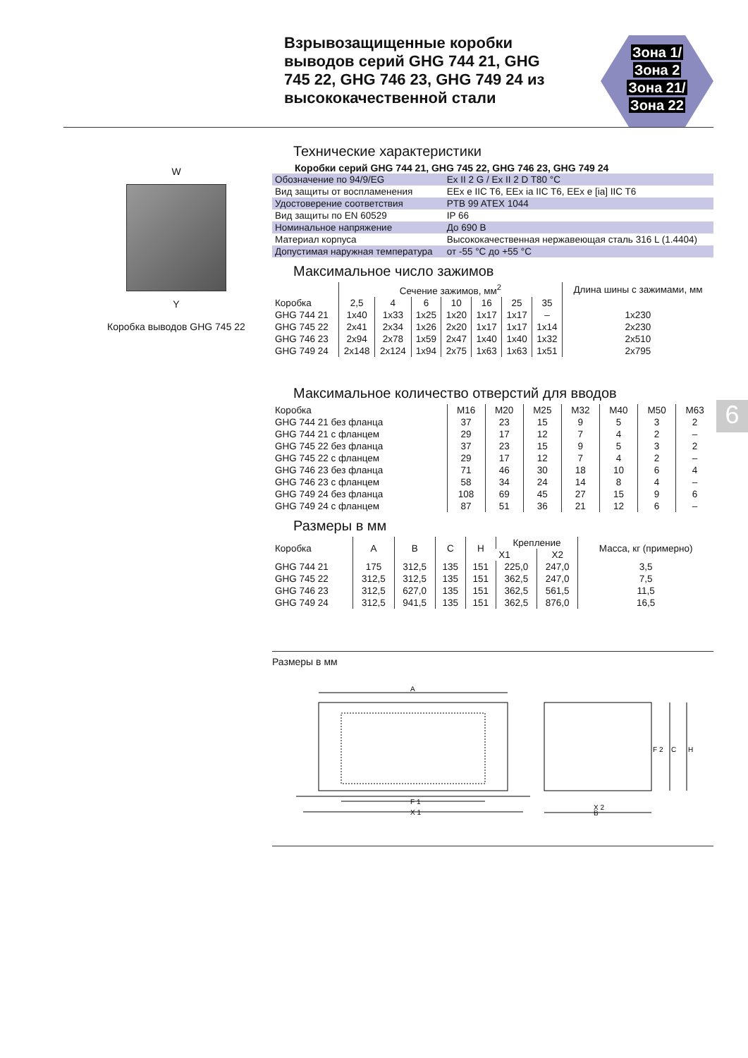Взрывозащищенные коробки выводов серий GHG 744 21, GHG 745 22, GHG 746 23, GHG 749 24 из высококачественной стали
Зона 1/
Зона 2
Зона 21/
Зона 22
W
Y
Коробка выводов GHG 745 22
6
Технические характеристики
Коробки серий GHG 744 21, GHG 745 22, GHG 746 23, GHG 749 24
| Обозначение по 94/9/EG | Ex II 2 G / Ex II 2 D T80 °C |
| Вид защиты от воспламенения | EEx e IIC T6, EEx ia IIC T6, EEx e [ia] IIC T6 |
| Удостоверение соответствия | PTB 99 ATEX 1044 |
| Вид защиты по EN 60529 | IP 66 |
| Номинальное напряжение | До 690 В |
| Материал корпуса | Высококачественная нержавеющая сталь 316 L (1.4404) |
| Допустимая наружная температура | от -55 °C до +55 °C |
Максимальное число зажимов
| | Сечение зажимов, мм<sup>2</sup> | | | | | | | Длина шины с зажимами, мм |
| --- | --- | --- | --- | --- | --- | --- | --- | --- |
| Коробка | 2,5 | 4 | 6 | 10 | 16 | 25 | 35 | |
| GHG 744 21 | 1x40 | 1x33 | 1x25 | 1x20 | 1x17 | 1x17 | – | 1x230 |
| GHG 745 22 | 2x41 | 2x34 | 1x26 | 2x20 | 1x17 | 1x17 | 1x14 | 2x230 |
| GHG 746 23 | 2x94 | 2x78 | 1x59 | 2x47 | 1x40 | 1x40 | 1x32 | 2x510 |
| GHG 749 24 | 2x148 | 2x124 | 1x94 | 2x75 | 1x63 | 1x63 | 1x51 | 2x795 |
Максимальное количество отверстий для вводов
| Коробка | M16 | M20 | M25 | M32 | M40 | M50 | M63 |
| --- | --- | --- | --- | --- | --- | --- | --- |
| GHG 744 21 без фланца | 37 | 23 | 15 | 9 | 5 | 3 | 2 |
| GHG 744 21 с фланцем | 29 | 17 | 12 | 7 | 4 | 2 | – |
| GHG 745 22 без фланца | 37 | 23 | 15 | 9 | 5 | 3 | 2 |
| GHG 745 22 с фланцем | 29 | 17 | 12 | 7 | 4 | 2 | – |
| GHG 746 23 без фланца | 71 | 46 | 30 | 18 | 10 | 6 | 4 |
| GHG 746 23 с фланцем | 58 | 34 | 24 | 14 | 8 | 4 | – |
| GHG 749 24 без фланца | 108 | 69 | 45 | 27 | 15 | 9 | 6 |
| GHG 749 24 с фланцем | 87 | 51 | 36 | 21 | 12 | 6 | – |
Размеры в мм
| Коробка | A | B | C | H | Крепление | | Масса, кг (примерно) |
| --- | --- | --- | --- | --- | --- | --- | --- |
| | | | | | X1 | X2 | |
| GHG 744 21 | 175 | 312,5 | 135 | 151 | 225,0 | 247,0 | 3,5 |
| GHG 745 22 | 312,5 | 312,5 | 135 | 151 | 362,5 | 247,0 | 7,5 |
| GHG 746 23 | 312,5 | 627,0 | 135 | 151 | 362,5 | 561,5 | 11,5 |
| GHG 749 24 | 312,5 | 941,5 | 135 | 151 | 362,5 | 876,0 | 16,5 |
Размеры в мм
A
F 1
X 1
X 2
B
F 2
C
H